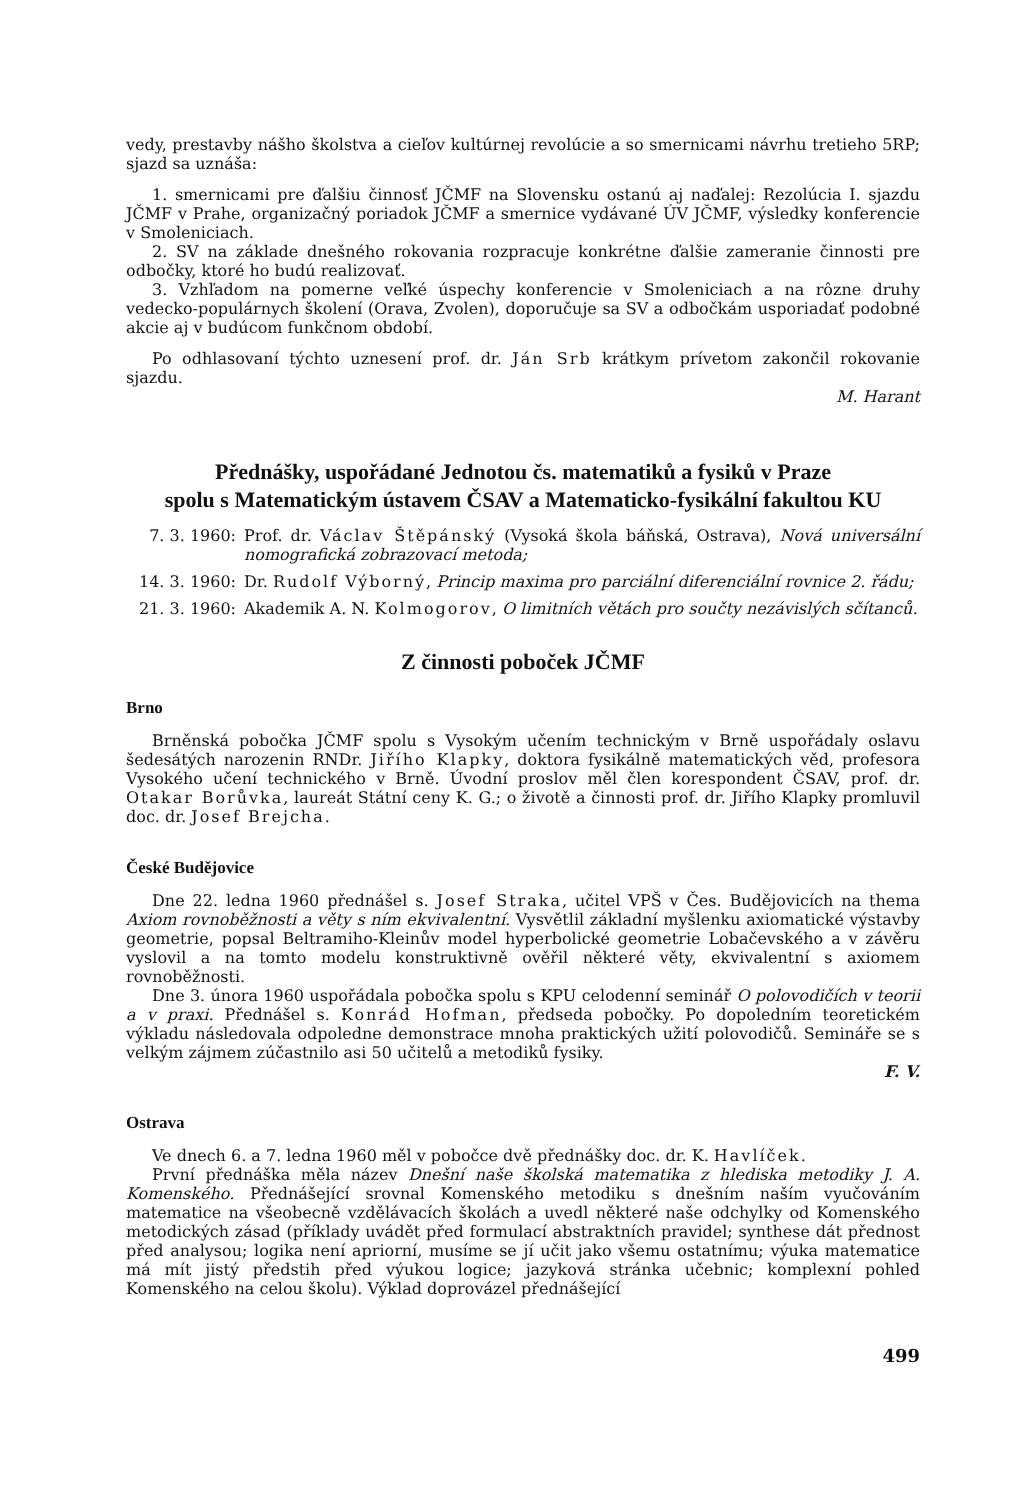vedy, prestavby nášho školstva a cieľov kultúrnej revolúcie a so smernicami návrhu tretieho 5RP; sjazd sa uznáša:
1. smernicami pre ďalšiu činnosť JČMF na Slovensku ostanú aj naďalej: Rezolúcia I. sjazdu JČMF v Prahe, organizačný poriadok JČMF a smernice vydávané ÚV JČMF, výsledky konferencie v Smoleniciach.
2. SV na základe dnešného rokovania rozpracuje konkrétne ďalšie zameranie činnosti pre odbočky, ktoré ho budú realizovať.
3. Vzhľadom na pomerne veľké úspechy konferencie v Smoleniciach a na rôzne druhy vedecko-populárnych školení (Orava, Zvolen), doporučuje sa SV a odbočkám usporiadať podobné akcie aj v budúcom funkčnom období.
Po odhlasovaní týchto uznesení prof. dr. Ján Srb krátkym prívetom zakončil rokovanie sjazdu.
M. Harant
Přednášky, uspořádané Jednotou čs. matematiků a fysiků v Praze
spolu s Matematickým ústavem ČSAV a Matematicko-fysikální fakultou KU
7. 3. 1960: Prof. dr. Václav Štěpánský (Vysoká škola báňská, Ostrava), Nová universální nomografická zobrazovací metoda;
14. 3. 1960:
Dr. Rudolf Výborný, Princip maxima pro parciální diferenciální rovnice 2. řádu;
21. 3. 1960:
Akademik A. N. Kolmogorov, O limitních větách pro součty nezávislých sčítanců.
Z činnosti poboček JČMF
Brno
Brněnská pobočka JČMF spolu s Vysokým učením technickým v Brně uspořádaly oslavu šedesátých narozenin RNDr. Jiřího Klapky, doktora fysikálně matematických věd, profesora Vysokého učení technického v Brně. Úvodní proslov měl člen korespondent ČSAV, prof. dr. Otakar Borůvka, laureát Státní ceny K. G.; o životě a činnosti prof. dr. Jiřího Klapky promluvil doc. dr. Josef Brejcha.
České Budějovice
Dne 22. ledna 1960 přednášel s. Josef Straka, učitel VPŠ v Čes. Budějovicích na thema Axiom rovnoběžnosti a věty s ním ekvivalentní. Vysvětlil základní myšlenku axiomatické výstavby geometrie, popsal Beltramiho-Kleinův model hyperbolické geometrie Lobačevského a v závěru vyslovil a na tomto modelu konstruktivně ověřil některé věty, ekvivalentní s axiomem rovnoběžnosti.
Dne 3. února 1960 uspořádala pobočka spolu s KPU celodenní seminář O polovodičích v teorii a v praxi. Přednášel s. Konrád Hofman, předseda pobočky. Po dopoledním teoretickém výkladu následovala odpoledne demonstrace mnoha praktických užití polovodičů. Semináře se s velkým zájmem zúčastnilo asi 50 učitelů a metodiků fysiky.
F. V.
Ostrava
Ve dnech 6. a 7. ledna 1960 měl v pobočce dvě přednášky doc. dr. K. Havlíček.
První přednáška měla název Dnešní naše školská matematika z hlediska metodiky J. A. Komenského. Přednášející srovnal Komenského metodiku s dnešním naším vyučováním matematice na všeobecně vzdělávacích školách a uvedl některé naše odchylky od Komenského metodických zásad (příklady uvádět před formulací abstraktních pravidel; synthese dát přednost před analysou; logika není apriorní, musíme se jí učit jako všemu ostatnímu; výuka matematice má mít jistý předstih před výukou logice; jazyková stránka učebnic; komplexní pohled Komenského na celou školu). Výklad doprovázel přednášející
499